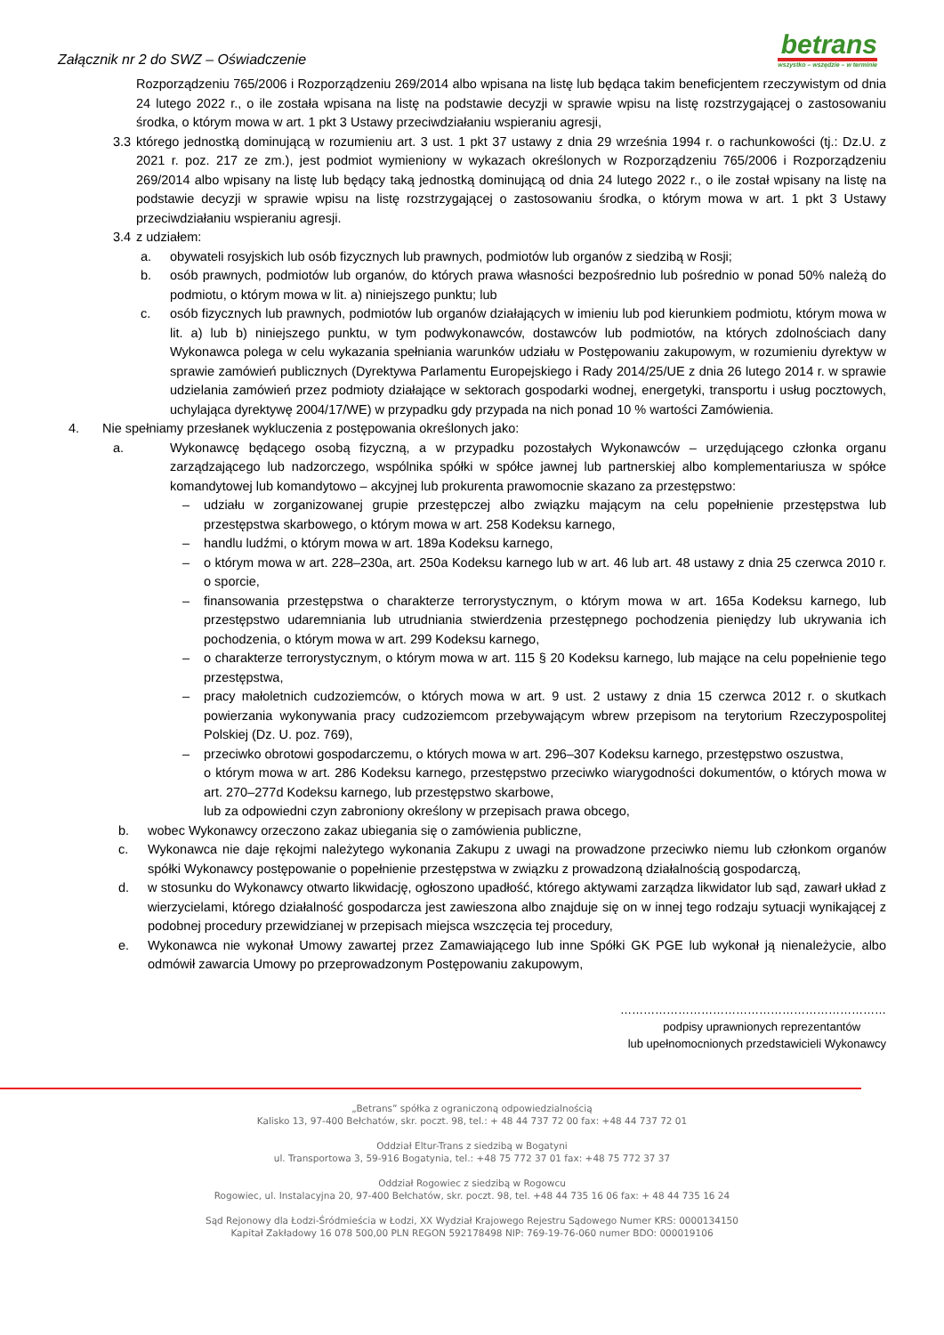Załącznik nr 2 do SWZ – Oświadczenie
betrans
wszystko – wszędzie – w terminie
Rozporządzeniu 765/2006 i Rozporządzeniu 269/2014 albo wpisana na listę lub będąca takim beneficjentem rzeczywistym od dnia 24 lutego 2022 r., o ile została wpisana na listę na podstawie decyzji w sprawie wpisu na listę rozstrzygającej o zastosowaniu środka, o którym mowa w art. 1 pkt 3 Ustawy przeciwdziałaniu wspieraniu agresji,
3.3 którego jednostką dominującą w rozumieniu art. 3 ust. 1 pkt 37 ustawy z dnia 29 września 1994 r. o rachunkowości (tj.: Dz.U. z 2021 r. poz. 217 ze zm.), jest podmiot wymieniony w wykazach określonych w Rozporządzeniu 765/2006 i Rozporządzeniu 269/2014 albo wpisany na listę lub będący taką jednostką dominującą od dnia 24 lutego 2022 r., o ile został wpisany na listę na podstawie decyzji w sprawie wpisu na listę rozstrzygającej o zastosowaniu środka, o którym mowa w art. 1 pkt 3 Ustawy przeciwdziałaniu wspieraniu agresji.
3.4 z udziałem:
a. obywateli rosyjskich lub osób fizycznych lub prawnych, podmiotów lub organów z siedzibą w Rosji;
b. osób prawnych, podmiotów lub organów, do których prawa własności bezpośrednio lub pośrednio w ponad 50% należą do podmiotu, o którym mowa w lit. a) niniejszego punktu; lub
c. osób fizycznych lub prawnych, podmiotów lub organów działających w imieniu lub pod kierunkiem podmiotu, którym mowa w lit. a) lub b) niniejszego punktu, w tym podwykonawców, dostawców lub podmiotów, na których zdolnościach dany Wykonawca polega w celu wykazania spełniania warunków udziału w Postępowaniu zakupowym, w rozumieniu dyrektyw w sprawie zamówień publicznych (Dyrektywa Parlamentu Europejskiego i Rady 2014/25/UE z dnia 26 lutego 2014 r. w sprawie udzielania zamówień przez podmioty działające w sektorach gospodarki wodnej, energetyki, transportu i usług pocztowych, uchylająca dyrektywę 2004/17/WE) w przypadku gdy przypada na nich ponad 10 % wartości Zamówienia.
4. Nie spełniamy przesłanek wykluczenia z postępowania określonych jako:
a. Wykonawcę będącego osobą fizyczną, a w przypadku pozostałych Wykonawców – urzędującego członka organu zarządzającego lub nadzorczego, wspólnika spółki w spółce jawnej lub partnerskiej albo komplementariusza w spółce komandytowej lub komandytowo – akcyjnej lub prokurenta prawomocnie skazano za przestępstwo:
– udziału w zorganizowanej grupie przestępczej albo związku mającym na celu popełnienie przestępstwa lub przestępstwa skarbowego, o którym mowa w art. 258 Kodeksu karnego,
– handlu ludźmi, o którym mowa w art. 189a Kodeksu karnego,
– o którym mowa w art. 228–230a, art. 250a Kodeksu karnego lub w art. 46 lub art. 48 ustawy z dnia 25 czerwca 2010 r. o sporcie,
– finansowania przestępstwa o charakterze terrorystycznym, o którym mowa w art. 165a Kodeksu karnego, lub przestępstwo udaremniania lub utrudniania stwierdzenia przestępnego pochodzenia pieniędzy lub ukrywania ich pochodzenia, o którym mowa w art. 299 Kodeksu karnego,
– o charakterze terrorystycznym, o którym mowa w art. 115 § 20 Kodeksu karnego, lub mające na celu popełnienie tego przestępstwa,
– pracy małoletnich cudzoziemców, o których mowa w art. 9 ust. 2 ustawy z dnia 15 czerwca 2012 r. o skutkach powierzania wykonywania pracy cudzoziemcom przebywającym wbrew przepisom na terytorium Rzeczypospolitej Polskiej (Dz. U. poz. 769),
– przeciwko obrotowi gospodarczemu, o których mowa w art. 296–307 Kodeksu karnego, przestępstwo oszustwa,
o którym mowa w art. 286 Kodeksu karnego, przestępstwo przeciwko wiarygodności dokumentów, o których mowa w art. 270–277d Kodeksu karnego, lub przestępstwo skarbowe,
lub za odpowiedni czyn zabroniony określony w przepisach prawa obcego,
b. wobec Wykonawcy orzeczono zakaz ubiegania się o zamówienia publiczne,
c. Wykonawca nie daje rękojmi należytego wykonania Zakupu z uwagi na prowadzone przeciwko niemu lub członkom organów spółki Wykonawcy postępowanie o popełnienie przestępstwa w związku z prowadzoną działalnością gospodarczą,
d. w stosunku do Wykonawcy otwarto likwidację, ogłoszono upadłość, którego aktywami zarządza likwidator lub sąd, zawarł układ z wierzycielami, którego działalność gospodarcza jest zawieszona albo znajduje się on w innej tego rodzaju sytuacji wynikającej z podobnej procedury przewidzianej w przepisach miejsca wszczęcia tej procedury,
e. Wykonawca nie wykonał Umowy zawartej przez Zamawiającego lub inne Spółki GK PGE lub wykonał ją nienależycie, albo odmówił zawarcia Umowy po przeprowadzonym Postępowaniu zakupowym,
……………………………………………………………
podpisy uprawnionych reprezentantów
lub upełnomocnionych przedstawicieli Wykonawcy
„Betrans” spółka z ograniczoną odpowiedzialnością
Kalisko 13, 97-400 Bełchatów, skr. poczt. 98, tel.: + 48 44 737 72 00 fax: +48 44 737 72 01
Oddział Eltur-Trans z siedzibą w Bogatyni
ul. Transportowa 3, 59-916 Bogatynia, tel.: +48 75 772 37 01 fax: +48 75 772 37 37
Oddział Rogowiec z siedzibą w Rogowcu
Rogowiec, ul. Instalacyjna 20, 97-400 Bełchatów, skr. poczt. 98, tel. +48 44 735 16 06 fax: + 48 44 735 16 24
Sąd Rejonowy dla Łodzi-Śródmieścia w Łodzi, XX Wydział Krajowego Rejestru Sądowego Numer KRS: 0000134150
Kapitał Zakładowy 16 078 500,00 PLN REGON 592178498 NIP: 769-19-76-060 numer BDO: 000019106